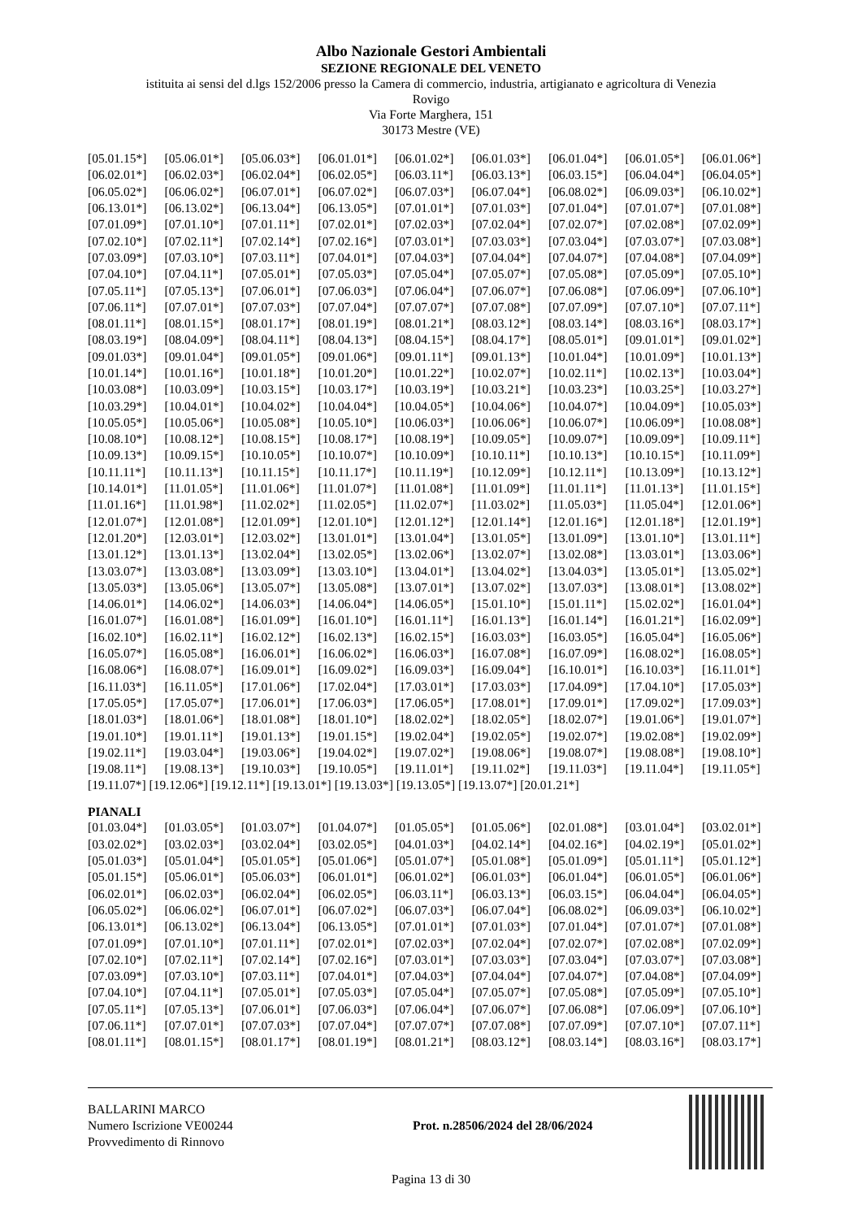Albo Nazionale Gestori Ambientali
SEZIONE REGIONALE DEL VENETO
istituita ai sensi del d.lgs 152/2006 presso la Camera di commercio, industria, artigianato e agricoltura di Venezia
Rovigo
Via Forte Marghera, 151
30173 Mestre (VE)
| [05.01.15*] | [05.06.01*] | [05.06.03*] | [06.01.01*] | [06.01.02*] | [06.01.03*] | [06.01.04*] | [06.01.05*] | [06.01.06*] |
| [06.02.01*] | [06.02.03*] | [06.02.04*] | [06.02.05*] | [06.03.11*] | [06.03.13*] | [06.03.15*] | [06.04.04*] | [06.04.05*] |
| [06.05.02*] | [06.06.02*] | [06.07.01*] | [06.07.02*] | [06.07.03*] | [06.07.04*] | [06.08.02*] | [06.09.03*] | [06.10.02*] |
| [06.13.01*] | [06.13.02*] | [06.13.04*] | [06.13.05*] | [07.01.01*] | [07.01.03*] | [07.01.04*] | [07.01.07*] | [07.01.08*] |
| [07.01.09*] | [07.01.10*] | [07.01.11*] | [07.02.01*] | [07.02.03*] | [07.02.04*] | [07.02.07*] | [07.02.08*] | [07.02.09*] |
| [07.02.10*] | [07.02.11*] | [07.02.14*] | [07.02.16*] | [07.03.01*] | [07.03.03*] | [07.03.04*] | [07.03.07*] | [07.03.08*] |
| [07.03.09*] | [07.03.10*] | [07.03.11*] | [07.04.01*] | [07.04.03*] | [07.04.04*] | [07.04.07*] | [07.04.08*] | [07.04.09*] |
| [07.04.10*] | [07.04.11*] | [07.05.01*] | [07.05.03*] | [07.05.04*] | [07.05.07*] | [07.05.08*] | [07.05.09*] | [07.05.10*] |
| [07.05.11*] | [07.05.13*] | [07.06.01*] | [07.06.03*] | [07.06.04*] | [07.06.07*] | [07.06.08*] | [07.06.09*] | [07.06.10*] |
| [07.06.11*] | [07.07.01*] | [07.07.03*] | [07.07.04*] | [07.07.07*] | [07.07.08*] | [07.07.09*] | [07.07.10*] | [07.07.11*] |
| [08.01.11*] | [08.01.15*] | [08.01.17*] | [08.01.19*] | [08.01.21*] | [08.03.12*] | [08.03.14*] | [08.03.16*] | [08.03.17*] |
| [08.03.19*] | [08.04.09*] | [08.04.11*] | [08.04.13*] | [08.04.15*] | [08.04.17*] | [08.05.01*] | [09.01.01*] | [09.01.02*] |
| [09.01.03*] | [09.01.04*] | [09.01.05*] | [09.01.06*] | [09.01.11*] | [09.01.13*] | [10.01.04*] | [10.01.09*] | [10.01.13*] |
| [10.01.14*] | [10.01.16*] | [10.01.18*] | [10.01.20*] | [10.01.22*] | [10.02.07*] | [10.02.11*] | [10.02.13*] | [10.03.04*] |
| [10.03.08*] | [10.03.09*] | [10.03.15*] | [10.03.17*] | [10.03.19*] | [10.03.21*] | [10.03.23*] | [10.03.25*] | [10.03.27*] |
| [10.03.29*] | [10.04.01*] | [10.04.02*] | [10.04.04*] | [10.04.05*] | [10.04.06*] | [10.04.07*] | [10.04.09*] | [10.05.03*] |
| [10.05.05*] | [10.05.06*] | [10.05.08*] | [10.05.10*] | [10.06.03*] | [10.06.06*] | [10.06.07*] | [10.06.09*] | [10.08.08*] |
| [10.08.10*] | [10.08.12*] | [10.08.15*] | [10.08.17*] | [10.08.19*] | [10.09.05*] | [10.09.07*] | [10.09.09*] | [10.09.11*] |
| [10.09.13*] | [10.09.15*] | [10.10.05*] | [10.10.07*] | [10.10.09*] | [10.10.11*] | [10.10.13*] | [10.10.15*] | [10.11.09*] |
| [10.11.11*] | [10.11.13*] | [10.11.15*] | [10.11.17*] | [10.11.19*] | [10.12.09*] | [10.12.11*] | [10.13.09*] | [10.13.12*] |
| [10.14.01*] | [11.01.05*] | [11.01.06*] | [11.01.07*] | [11.01.08*] | [11.01.09*] | [11.01.11*] | [11.01.13*] | [11.01.15*] |
| [11.01.16*] | [11.01.98*] | [11.02.02*] | [11.02.05*] | [11.02.07*] | [11.03.02*] | [11.05.03*] | [11.05.04*] | [12.01.06*] |
| [12.01.07*] | [12.01.08*] | [12.01.09*] | [12.01.10*] | [12.01.12*] | [12.01.14*] | [12.01.16*] | [12.01.18*] | [12.01.19*] |
| [12.01.20*] | [12.03.01*] | [12.03.02*] | [13.01.01*] | [13.01.04*] | [13.01.05*] | [13.01.09*] | [13.01.10*] | [13.01.11*] |
| [13.01.12*] | [13.01.13*] | [13.02.04*] | [13.02.05*] | [13.02.06*] | [13.02.07*] | [13.02.08*] | [13.03.01*] | [13.03.06*] |
| [13.03.07*] | [13.03.08*] | [13.03.09*] | [13.03.10*] | [13.04.01*] | [13.04.02*] | [13.04.03*] | [13.05.01*] | [13.05.02*] |
| [13.05.03*] | [13.05.06*] | [13.05.07*] | [13.05.08*] | [13.07.01*] | [13.07.02*] | [13.07.03*] | [13.08.01*] | [13.08.02*] |
| [14.06.01*] | [14.06.02*] | [14.06.03*] | [14.06.04*] | [14.06.05*] | [15.01.10*] | [15.01.11*] | [15.02.02*] | [16.01.04*] |
| [16.01.07*] | [16.01.08*] | [16.01.09*] | [16.01.10*] | [16.01.11*] | [16.01.13*] | [16.01.14*] | [16.01.21*] | [16.02.09*] |
| [16.02.10*] | [16.02.11*] | [16.02.12*] | [16.02.13*] | [16.02.15*] | [16.03.03*] | [16.03.05*] | [16.05.04*] | [16.05.06*] |
| [16.05.07*] | [16.05.08*] | [16.06.01*] | [16.06.02*] | [16.06.03*] | [16.07.08*] | [16.07.09*] | [16.08.02*] | [16.08.05*] |
| [16.08.06*] | [16.08.07*] | [16.09.01*] | [16.09.02*] | [16.09.03*] | [16.09.04*] | [16.10.01*] | [16.10.03*] | [16.11.01*] |
| [16.11.03*] | [16.11.05*] | [17.01.06*] | [17.02.04*] | [17.03.01*] | [17.03.03*] | [17.04.09*] | [17.04.10*] | [17.05.03*] |
| [17.05.05*] | [17.05.07*] | [17.06.01*] | [17.06.03*] | [17.06.05*] | [17.08.01*] | [17.09.01*] | [17.09.02*] | [17.09.03*] |
| [18.01.03*] | [18.01.06*] | [18.01.08*] | [18.01.10*] | [18.02.02*] | [18.02.05*] | [18.02.07*] | [19.01.06*] | [19.01.07*] |
| [19.01.10*] | [19.01.11*] | [19.01.13*] | [19.01.15*] | [19.02.04*] | [19.02.05*] | [19.02.07*] | [19.02.08*] | [19.02.09*] |
| [19.02.11*] | [19.03.04*] | [19.03.06*] | [19.04.02*] | [19.07.02*] | [19.08.06*] | [19.08.07*] | [19.08.08*] | [19.08.10*] |
| [19.08.11*] | [19.08.13*] | [19.10.03*] | [19.10.05*] | [19.11.01*] | [19.11.02*] | [19.11.03*] | [19.11.04*] | [19.11.05*] |
[19.11.07*] [19.12.06*] [19.12.11*] [19.13.01*] [19.13.03*] [19.13.05*] [19.13.07*] [20.01.21*]
PIANALI
| [01.03.04*] | [01.03.05*] | [01.03.07*] | [01.04.07*] | [01.05.05*] | [01.05.06*] | [02.01.08*] | [03.01.04*] | [03.02.01*] |
| [03.02.02*] | [03.02.03*] | [03.02.04*] | [03.02.05*] | [04.01.03*] | [04.02.14*] | [04.02.16*] | [04.02.19*] | [05.01.02*] |
| [05.01.03*] | [05.01.04*] | [05.01.05*] | [05.01.06*] | [05.01.07*] | [05.01.08*] | [05.01.09*] | [05.01.11*] | [05.01.12*] |
| [05.01.15*] | [05.06.01*] | [05.06.03*] | [06.01.01*] | [06.01.02*] | [06.01.03*] | [06.01.04*] | [06.01.05*] | [06.01.06*] |
| [06.02.01*] | [06.02.03*] | [06.02.04*] | [06.02.05*] | [06.03.11*] | [06.03.13*] | [06.03.15*] | [06.04.04*] | [06.04.05*] |
| [06.05.02*] | [06.06.02*] | [06.07.01*] | [06.07.02*] | [06.07.03*] | [06.07.04*] | [06.08.02*] | [06.09.03*] | [06.10.02*] |
| [06.13.01*] | [06.13.02*] | [06.13.04*] | [06.13.05*] | [07.01.01*] | [07.01.03*] | [07.01.04*] | [07.01.07*] | [07.01.08*] |
| [07.01.09*] | [07.01.10*] | [07.01.11*] | [07.02.01*] | [07.02.03*] | [07.02.04*] | [07.02.07*] | [07.02.08*] | [07.02.09*] |
| [07.02.10*] | [07.02.11*] | [07.02.14*] | [07.02.16*] | [07.03.01*] | [07.03.03*] | [07.03.04*] | [07.03.07*] | [07.03.08*] |
| [07.03.09*] | [07.03.10*] | [07.03.11*] | [07.04.01*] | [07.04.03*] | [07.04.04*] | [07.04.07*] | [07.04.08*] | [07.04.09*] |
| [07.04.10*] | [07.04.11*] | [07.05.01*] | [07.05.03*] | [07.05.04*] | [07.05.07*] | [07.05.08*] | [07.05.09*] | [07.05.10*] |
| [07.05.11*] | [07.05.13*] | [07.06.01*] | [07.06.03*] | [07.06.04*] | [07.06.07*] | [07.06.08*] | [07.06.09*] | [07.06.10*] |
| [07.06.11*] | [07.07.01*] | [07.07.03*] | [07.07.04*] | [07.07.07*] | [07.07.08*] | [07.07.09*] | [07.07.10*] | [07.07.11*] |
| [08.01.11*] | [08.01.15*] | [08.01.17*] | [08.01.19*] | [08.01.21*] | [08.03.12*] | [08.03.14*] | [08.03.16*] | [08.03.17*] |
BALLARINI MARCO
Numero Iscrizione VE00244
Provvedimento di Rinnovo
Prot. n.28506/2024 del 28/06/2024
Pagina 13 di 30